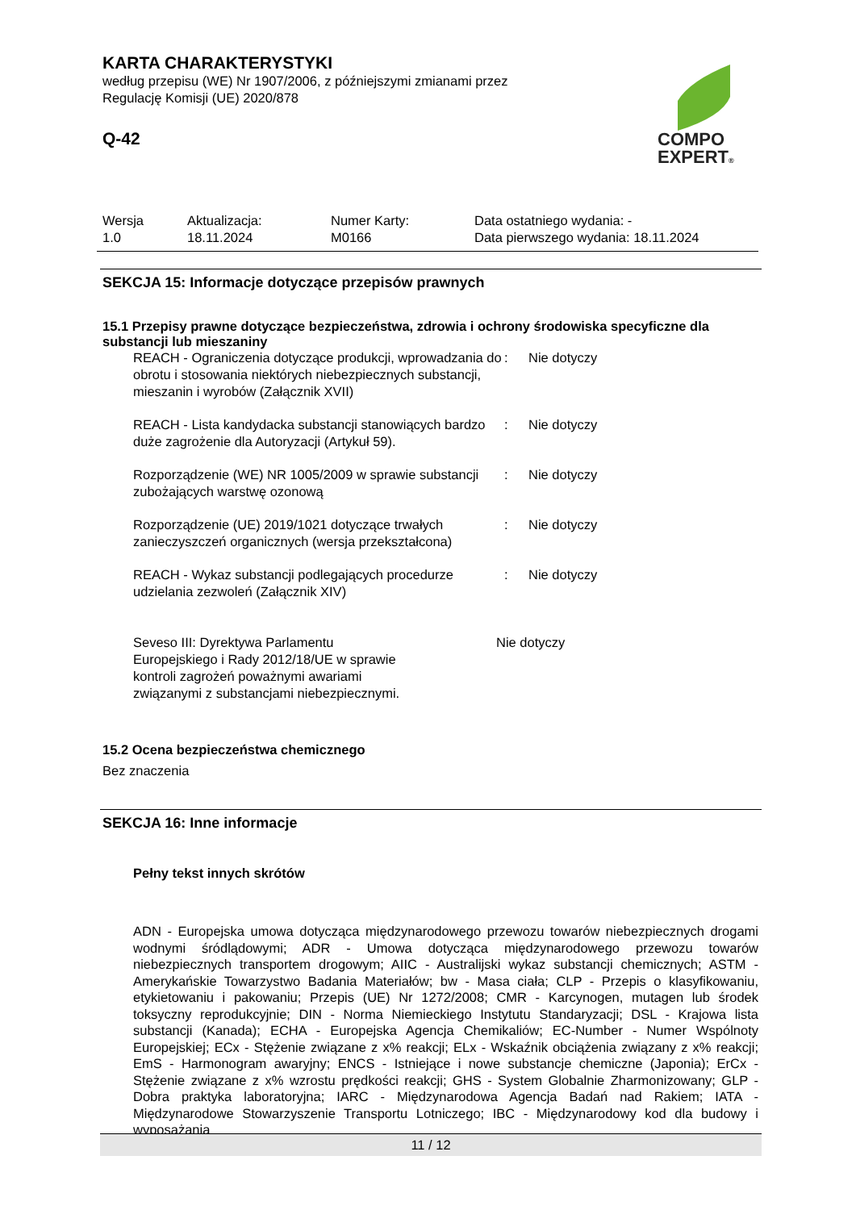KARTA CHARAKTERYSTYKI
według przepisu (WE) Nr 1907/2006, z późniejszymi zmianami przez
Regulację Komisji (UE) 2020/878
Q-42
COMPO
EXPERT®
| Wersja 1.0 | Aktualizacja: 18.11.2024 | Numer Karty: M0166 | Data ostatniego wydania: - Data pierwszego wydania: 18.11.2024 |
SEKCJA 15: Informacje dotyczące przepisów prawnych
15.1 Przepisy prawne dotyczące bezpieczeństwa, zdrowia i ochrony środowiska specyficzne dla substancji lub mieszaniny
| REACH - Ograniczenia dotyczące produkcji, wprowadzania do obrotu i stosowania niektórych niebezpiecznych substancji, mieszanin i wyrobów (Załącznik XVII) | : | Nie dotyczy |
| REACH - Lista kandydacka substancji stanowiących bardzo duże zagrożenie dla Autoryzacji (Artykuł 59). | : | Nie dotyczy |
| Rozporządzenie (WE) NR 1005/2009 w sprawie substancji zubożających warstwę ozonową | : | Nie dotyczy |
| Rozporządzenie (UE) 2019/1021 dotyczące trwałych zanieczyszczeń organicznych (wersja przekształcona) | : | Nie dotyczy |
| REACH - Wykaz substancji podlegających procedurze udzielania zezwoleń (Załącznik XIV) | : | Nie dotyczy |
| Seveso III: Dyrektywa Parlamentu Europejskiego i Rady 2012/18/UE w sprawie kontroli zagrożeń poważnymi awariami związanymi z substancjami niebezpiecznymi. | Nie dotyczy |
15.2 Ocena bezpieczeństwa chemicznego
Bez znaczenia
SEKCJA 16: Inne informacje
Pełny tekst innych skrótów
ADN - Europejska umowa dotycząca międzynarodowego przewozu towarów niebezpiecznych drogami wodnymi śródlądowymi; ADR - Umowa dotycząca międzynarodowego przewozu towarów niebezpiecznych transportem drogowym; AIIC - Australijski wykaz substancji chemicznych; ASTM - Amerykańskie Towarzystwo Badania Materiałów; bw - Masa ciała; CLP - Przepis o klasyfikowaniu, etykietowaniu i pakowaniu; Przepis (UE) Nr 1272/2008; CMR - Karcynogen, mutagen lub środek toksyczny reprodukcyjnie; DIN - Norma Niemieckiego Instytutu Standaryzacji; DSL - Krajowa lista substancji (Kanada); ECHA - Europejska Agencja Chemikaliów; EC-Number - Numer Wspólnoty Europejskiej; ECx - Stężenie związane z x% reakcji; ELx - Wskaźnik obciążenia związany z x% reakcji; EmS - Harmonogram awaryjny; ENCS - Istniejące i nowe substancje chemiczne (Japonia); ErCx - Stężenie związane z x% wzrostu prędkości reakcji; GHS - System Globalnie Zharmonizowany; GLP - Dobra praktyka laboratoryjna; IARC - Międzynarodowa Agencja Badań nad Rakiem; IATA - Międzynarodowe Stowarzyszenie Transportu Lotniczego; IBC - Międzynarodowy kod dla budowy i wyposażania
11 / 12